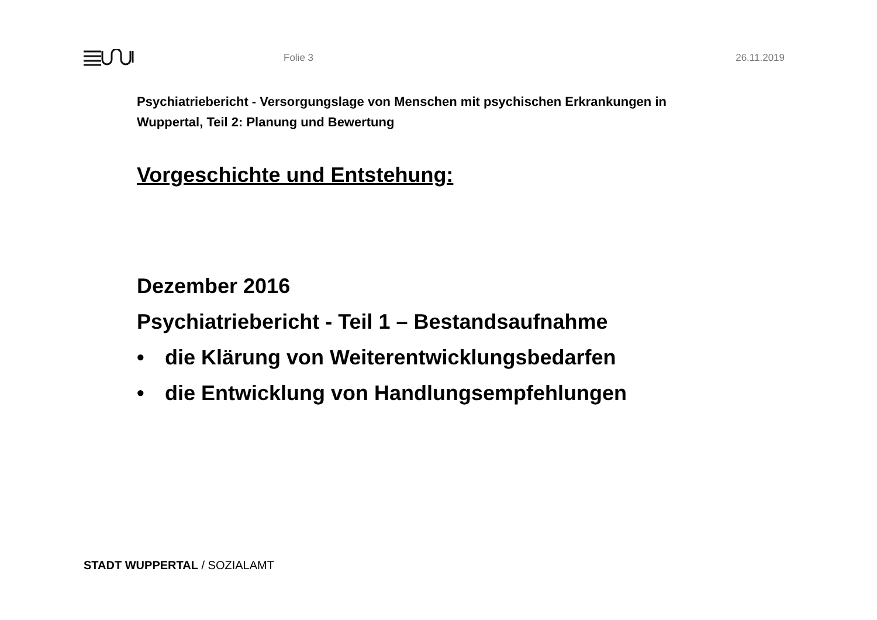Folie 3 26.11.2019
Psychiatriebericht - Versorgungslage von Menschen mit psychischen Erkrankungen in
Wuppertal, Teil 2: Planung und Bewertung
Vorgeschichte und Entstehung:
Dezember 2016
Psychiatriebericht - Teil 1 – Bestandsaufnahme
• die Klärung von Weiterentwicklungsbedarfen
• die Entwicklung von Handlungsempfehlungen
STADT WUPPERTAL / SOZIALAMT